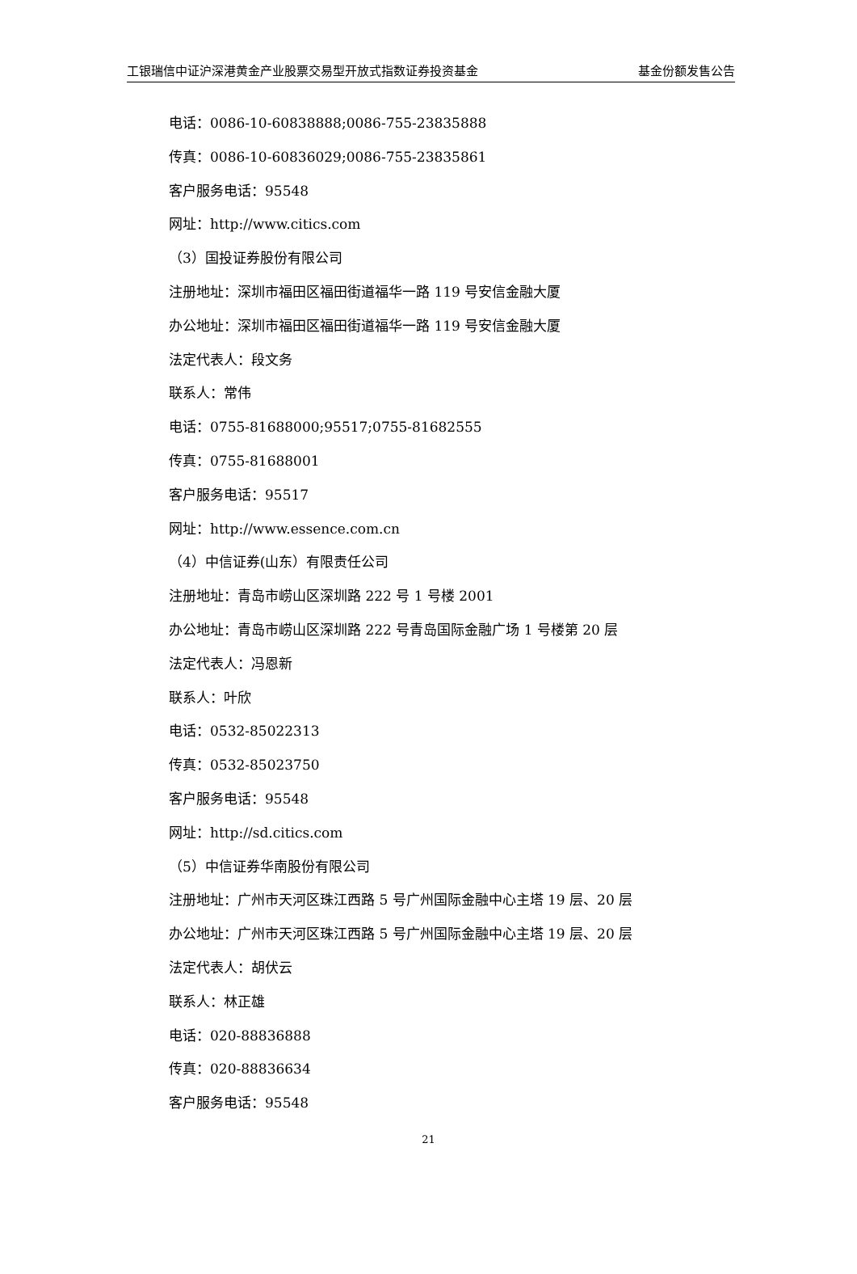工银瑞信中证沪深港黄金产业股票交易型开放式指数证券投资基金 基金份额发售公告
电话：0086-10-60838888;0086-755-23835888
传真：0086-10-60836029;0086-755-23835861
客户服务电话：95548
网址：http://www.citics.com
（3）国投证券股份有限公司
注册地址：深圳市福田区福田街道福华一路 119 号安信金融大厦
办公地址：深圳市福田区福田街道福华一路 119 号安信金融大厦
法定代表人：段文务
联系人：常伟
电话：0755-81688000;95517;0755-81682555
传真：0755-81688001
客户服务电话：95517
网址：http://www.essence.com.cn
（4）中信证券(山东）有限责任公司
注册地址：青岛市崂山区深圳路 222 号 1 号楼 2001
办公地址：青岛市崂山区深圳路 222 号青岛国际金融广场 1 号楼第 20 层
法定代表人：冯恩新
联系人：叶欣
电话：0532-85022313
传真：0532-85023750
客户服务电话：95548
网址：http://sd.citics.com
（5）中信证券华南股份有限公司
注册地址：广州市天河区珠江西路 5 号广州国际金融中心主塔 19 层、20 层
办公地址：广州市天河区珠江西路 5 号广州国际金融中心主塔 19 层、20 层
法定代表人：胡伏云
联系人：林正雄
电话：020-88836888
传真：020-88836634
客户服务电话：95548
21